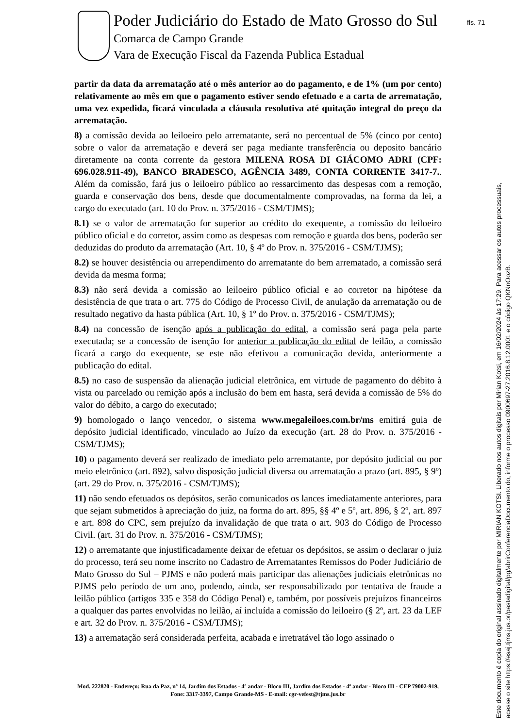Poder Judiciário do Estado de Mato Grosso do Sul
Comarca de Campo Grande
Vara de Execução Fiscal da Fazenda Publica Estadual
fls. 71
partir da data da arrematação até o mês anterior ao do pagamento, e de 1% (um por cento) relativamente ao mês em que o pagamento estiver sendo efetuado e a carta de arrematação, uma vez expedida, ficará vinculada a cláusula resolutiva até quitação integral do preço da arrematação.
8) a comissão devida ao leiloeiro pelo arrematante, será no percentual de 5% (cinco por cento) sobre o valor da arrematação e deverá ser paga mediante transferência ou deposito bancário diretamente na conta corrente da gestora MILENA ROSA DI GIÁCOMO ADRI (CPF: 696.028.911-49), BANCO BRADESCO, AGÊNCIA 3489, CONTA CORRENTE 3417-7.. Além da comissão, fará jus o leiloeiro público ao ressarcimento das despesas com a remoção, guarda e conservação dos bens, desde que documentalmente comprovadas, na forma da lei, a cargo do executado (art. 10 do Prov. n. 375/2016 - CSM/TJMS);
8.1) se o valor de arrematação for superior ao crédito do exequente, a comissão do leiloeiro público oficial e do corretor, assim como as despesas com remoção e guarda dos bens, poderão ser deduzidas do produto da arrematação (Art. 10, § 4º do Prov. n. 375/2016 - CSM/TJMS);
8.2) se houver desistência ou arrependimento do arrematante do bem arrematado, a comissão será devida da mesma forma;
8.3) não será devida a comissão ao leiloeiro público oficial e ao corretor na hipótese da desistência de que trata o art. 775 do Código de Processo Civil, de anulação da arrematação ou de resultado negativo da hasta pública (Art. 10, § 1º do Prov. n. 375/2016 - CSM/TJMS);
8.4) na concessão de isenção após a publicação do edital, a comissão será paga pela parte executada; se a concessão de isenção for anterior a publicação do edital de leilão, a comissão ficará a cargo do exequente, se este não efetivou a comunicação devida, anteriormente a publicação do edital.
8.5) no caso de suspensão da alienação judicial eletrônica, em virtude de pagamento do débito à vista ou parcelado ou remição após a inclusão do bem em hasta, será devida a comissão de 5% do valor do débito, a cargo do executado;
9) homologado o lanço vencedor, o sistema www.megaleiloes.com.br/ms emitirá guia de depósito judicial identificado, vinculado ao Juízo da execução (art. 28 do Prov. n. 375/2016 - CSM/TJMS);
10) o pagamento deverá ser realizado de imediato pelo arrematante, por depósito judicial ou por meio eletrônico (art. 892), salvo disposição judicial diversa ou arrematação a prazo (art. 895, § 9º) (art. 29 do Prov. n. 375/2016 - CSM/TJMS);
11) não sendo efetuados os depósitos, serão comunicados os lances imediatamente anteriores, para que sejam submetidos à apreciação do juiz, na forma do art. 895, §§ 4º e 5º, art. 896, § 2º, art. 897 e art. 898 do CPC, sem prejuízo da invalidação de que trata o art. 903 do Código de Processo Civil. (art. 31 do Prov. n. 375/2016 - CSM/TJMS);
12) o arrematante que injustificadamente deixar de efetuar os depósitos, se assim o declarar o juiz do processo, terá seu nome inscrito no Cadastro de Arrematantes Remissos do Poder Judiciário de Mato Grosso do Sul – PJMS e não poderá mais participar das alienações judiciais eletrônicas no PJMS pelo período de um ano, podendo, ainda, ser responsabilizado por tentativa de fraude a leilão público (artigos 335 e 358 do Código Penal) e, também, por possíveis prejuízos financeiros a qualquer das partes envolvidas no leilão, aí incluída a comissão do leiloeiro (§ 2º, art. 23 da LEF e art. 32 do Prov. n. 375/2016 - CSM/TJMS);
13) a arrematação será considerada perfeita, acabada e irretratável tão logo assinado o
Mod. 222820 - Endereço: Rua da Paz, nº 14, Jardim dos Estados - 4º andar - Bloco III, Jardim dos Estados - 4º andar - Bloco III - CEP 79002-919, Fone: 3317-3397, Campo Grande-MS - E-mail: cgr-vefest@tjms.jus.br
Este documento é copia do original assinado digitalmente por MIRIAN KOTSI. Liberado nos autos digitais por Mirian Kotsi, em 16/02/2024 às 17:29. Para acessar os autos processuais,
acesse o site https://esaj.tjms.jus.br/pastadigital/pg/abrirConferenciaDocumento.do, informe o processo 0900697-27.2016.8.12.0001 e o código QKNnOozB.